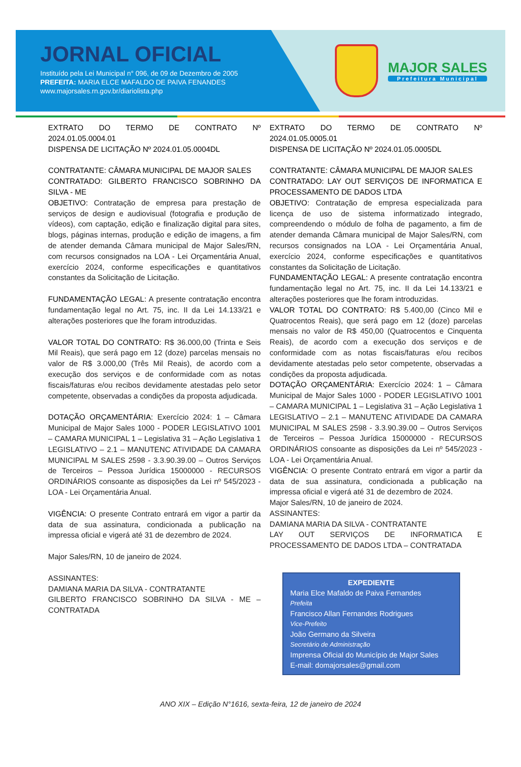JORNAL OFICIAL
Instituído pela Lei Municipal n° 096, de 09 de Dezembro de 2005
PREFEITA: MARIA ELCE MAFALDO DE PAIVA FENANDES
www.majorsales.rn.gov.br/diariolista.php
MAJOR SALES
Prefeitura Municipal
EXTRATO DO TERMO DE CONTRATO Nº 2024.01.05.0004.01
DISPENSA DE LICITAÇÃO Nº 2024.01.05.0004DL
CONTRATANTE: CÂMARA MUNICIPAL DE MAJOR SALES
CONTRATADO: GILBERTO FRANCISCO SOBRINHO DA SILVA - ME
OBJETIVO: Contratação de empresa para prestação de serviços de design e audiovisual (fotografia e produção de vídeos), com captação, edição e finalização digital para sites, blogs, páginas internas, produção e edição de imagens, a fim de atender demanda Câmara municipal de Major Sales/RN, com recursos consignados na LOA - Lei Orçamentária Anual, exercício 2024, conforme especificações e quantitativos constantes da Solicitação de Licitação.
FUNDAMENTAÇÃO LEGAL: A presente contratação encontra fundamentação legal no Art. 75, inc. II da Lei 14.133/21 e alterações posteriores que lhe foram introduzidas.
VALOR TOTAL DO CONTRATO: R$ 36.000,00 (Trinta e Seis Mil Reais), que será pago em 12 (doze) parcelas mensais no valor de R$ 3.000,00 (Três Mil Reais), de acordo com a execução dos serviços e de conformidade com as notas fiscais/faturas e/ou recibos devidamente atestadas pelo setor competente, observadas a condições da proposta adjudicada.
DOTAÇÃO ORÇAMENTÁRIA: Exercício 2024: 1 – Câmara Municipal de Major Sales 1000 - PODER LEGISLATIVO 1001 – CAMARA MUNICIPAL 1 – Legislativa 31 – Ação Legislativa 1 LEGISLATIVO – 2.1 – MANUTENC ATIVIDADE DA CAMARA MUNICIPAL M SALES 2598 - 3.3.90.39.00 – Outros Serviços de Terceiros – Pessoa Jurídica 15000000 - RECURSOS ORDINÁRIOS consoante as disposições da Lei nº 545/2023 - LOA - Lei Orçamentária Anual.
VIGÊNCIA: O presente Contrato entrará em vigor a partir da data de sua assinatura, condicionada a publicação na impressa oficial e vigerá até 31 de dezembro de 2024.
Major Sales/RN, 10 de janeiro de 2024.
ASSINANTES:
DAMIANA MARIA DA SILVA - CONTRATANTE
GILBERTO FRANCISCO SOBRINHO DA SILVA - ME – CONTRATADA
EXTRATO DO TERMO DE CONTRATO Nº 2024.01.05.0005.01
DISPENSA DE LICITAÇÃO Nº 2024.01.05.0005DL
CONTRATANTE: CÂMARA MUNICIPAL DE MAJOR SALES
CONTRATADO: LAY OUT SERVIÇOS DE INFORMATICA E PROCESSAMENTO DE DADOS LTDA
OBJETIVO: Contratação de empresa especializada para licença de uso de sistema informatizado integrado, compreendendo o módulo de folha de pagamento, a fim de atender demanda Câmara municipal de Major Sales/RN, com recursos consignados na LOA - Lei Orçamentária Anual, exercício 2024, conforme especificações e quantitativos constantes da Solicitação de Licitação.
FUNDAMENTAÇÃO LEGAL: A presente contratação encontra fundamentação legal no Art. 75, inc. II da Lei 14.133/21 e alterações posteriores que lhe foram introduzidas.
VALOR TOTAL DO CONTRATO: R$ 5.400,00 (Cinco Mil e Quatrocentos Reais), que será pago em 12 (doze) parcelas mensais no valor de R$ 450,00 (Quatrocentos e Cinquenta Reais), de acordo com a execução dos serviços e de conformidade com as notas fiscais/faturas e/ou recibos devidamente atestadas pelo setor competente, observadas a condições da proposta adjudicada.
DOTAÇÃO ORÇAMENTÁRIA: Exercício 2024: 1 – Câmara Municipal de Major Sales 1000 - PODER LEGISLATIVO 1001 – CAMARA MUNICIPAL 1 – Legislativa 31 – Ação Legislativa 1 LEGISLATIVO – 2.1 – MANUTENC ATIVIDADE DA CAMARA MUNICIPAL M SALES 2598 - 3.3.90.39.00 – Outros Serviços de Terceiros – Pessoa Jurídica 15000000 - RECURSOS ORDINÁRIOS consoante as disposições da Lei nº 545/2023 - LOA - Lei Orçamentária Anual.
VIGÊNCIA: O presente Contrato entrará em vigor a partir da data de sua assinatura, condicionada a publicação na impressa oficial e vigerá até 31 de dezembro de 2024.
Major Sales/RN, 10 de janeiro de 2024.
ASSINANTES:
DAMIANA MARIA DA SILVA - CONTRATANTE
LAY OUT SERVIÇOS DE INFORMATICA E PROCESSAMENTO DE DADOS LTDA – CONTRATADA
EXPEDIENTE
Maria Elce Mafaldo de Paiva Fernandes
Prefeita
Francisco Allan Fernandes Rodrigues
Vice-Prefeito
João Germano da Silveira
Secretário de Administração
Imprensa Oficial do Município de Major Sales
E-mail: domajorsales@gmail.com
ANO XIX – Edição N°1616, sexta-feira, 12 de janeiro de 2024